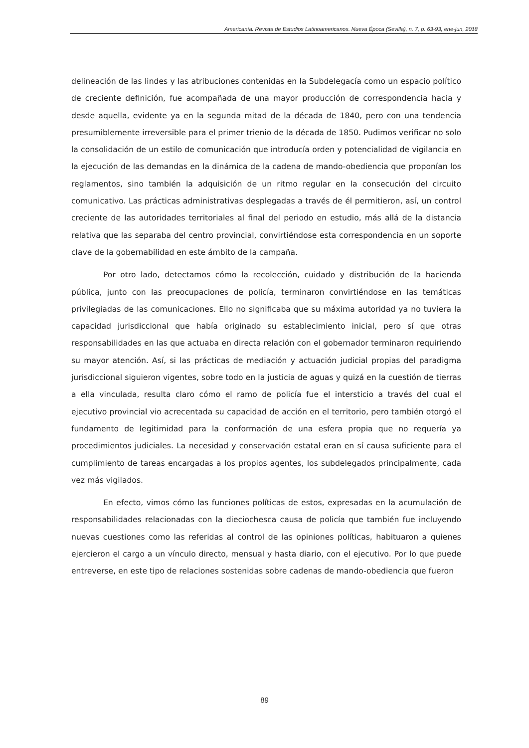Americanía. Revista de Estudios Latinoamericanos. Nueva Época (Sevilla), n. 7, p. 63-93, ene-jun, 2018
delineación de las lindes y las atribuciones contenidas en la Subdelegacía como un espacio político de creciente definición, fue acompañada de una mayor producción de correspondencia hacia y desde aquella, evidente ya en la segunda mitad de la década de 1840, pero con una tendencia presumiblemente irreversible para el primer trienio de la década de 1850. Pudimos verificar no solo la consolidación de un estilo de comunicación que introducía orden y potencialidad de vigilancia en la ejecución de las demandas en la dinámica de la cadena de mando-obediencia que proponían los reglamentos, sino también la adquisición de un ritmo regular en la consecución del circuito comunicativo. Las prácticas administrativas desplegadas a través de él permitieron, así, un control creciente de las autoridades territoriales al final del periodo en estudio, más allá de la distancia relativa que las separaba del centro provincial, convirtiéndose esta correspondencia en un soporte clave de la gobernabilidad en este ámbito de la campaña.
Por otro lado, detectamos cómo la recolección, cuidado y distribución de la hacienda pública, junto con las preocupaciones de policía, terminaron convirtiéndose en las temáticas privilegiadas de las comunicaciones. Ello no significaba que su máxima autoridad ya no tuviera la capacidad jurisdiccional que había originado su establecimiento inicial, pero sí que otras responsabilidades en las que actuaba en directa relación con el gobernador terminaron requiriendo su mayor atención. Así, si las prácticas de mediación y actuación judicial propias del paradigma jurisdiccional siguieron vigentes, sobre todo en la justicia de aguas y quizá en la cuestión de tierras a ella vinculada, resulta claro cómo el ramo de policía fue el intersticio a través del cual el ejecutivo provincial vio acrecentada su capacidad de acción en el territorio, pero también otorgó el fundamento de legitimidad para la conformación de una esfera propia que no requería ya procedimientos judiciales. La necesidad y conservación estatal eran en sí causa suficiente para el cumplimiento de tareas encargadas a los propios agentes, los subdelegados principalmente, cada vez más vigilados.
En efecto, vimos cómo las funciones políticas de estos, expresadas en la acumulación de responsabilidades relacionadas con la dieciochesca causa de policía que también fue incluyendo nuevas cuestiones como las referidas al control de las opiniones políticas, habituaron a quienes ejercieron el cargo a un vínculo directo, mensual y hasta diario, con el ejecutivo. Por lo que puede entreverse, en este tipo de relaciones sostenidas sobre cadenas de mando-obediencia que fueron
89